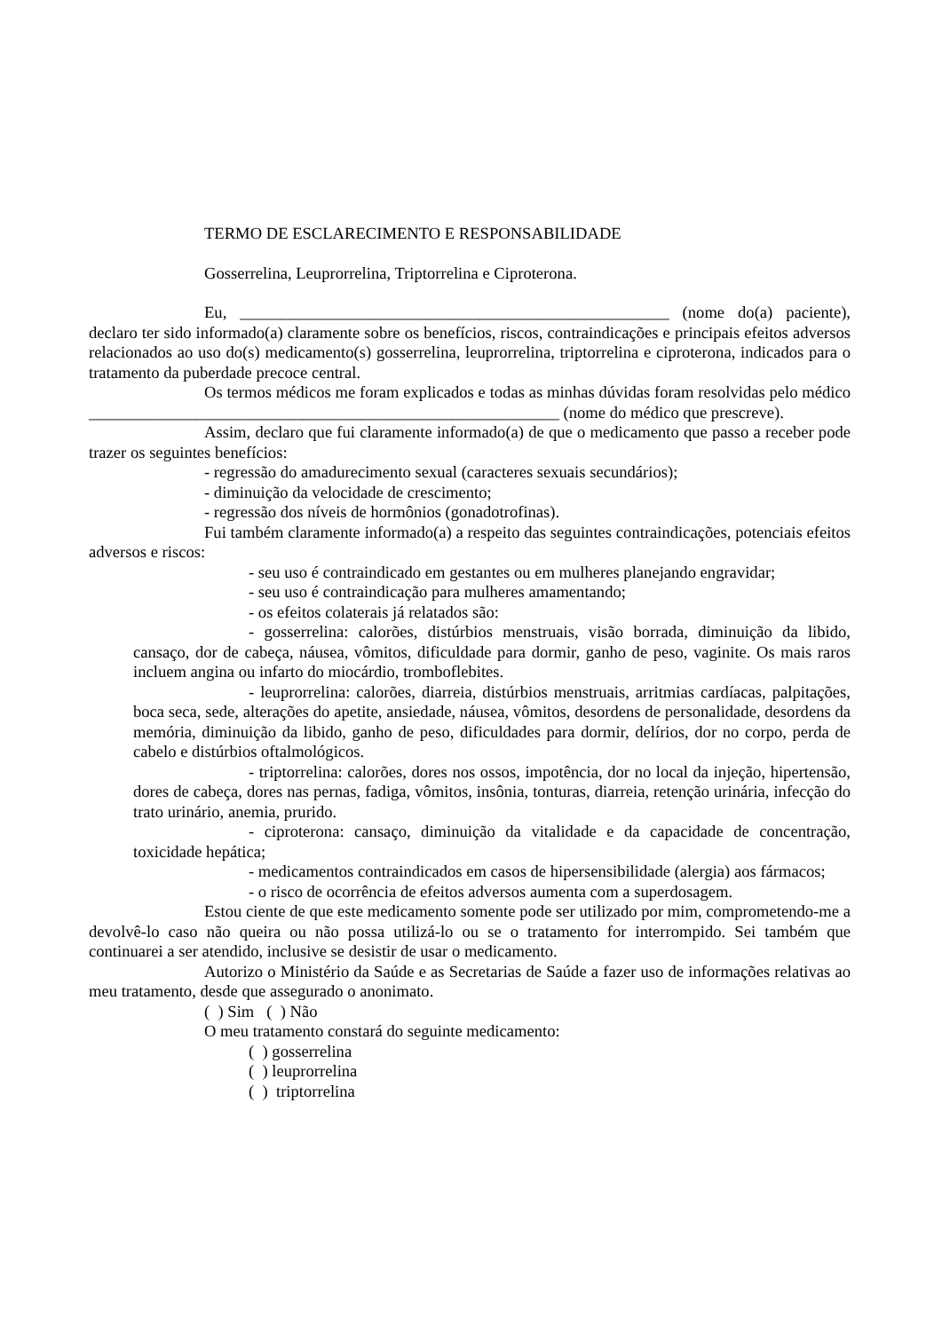TERMO DE ESCLARECIMENTO E RESPONSABILIDADE
Gosserrelina, Leuprorrelina, Triptorrelina e Ciproterona.
Eu, ____________________________________________________ (nome do(a) paciente), declaro ter sido informado(a) claramente sobre os benefícios, riscos, contraindicações e principais efeitos adversos relacionados ao uso do(s) medicamento(s) gosserrelina, leuprorrelina, triptorrelina e ciproterona, indicados para o tratamento da puberdade precoce central.
Os termos médicos me foram explicados e todas as minhas dúvidas foram resolvidas pelo médico _________________________________________________________ (nome do médico que prescreve).
Assim, declaro que fui claramente informado(a) de que o medicamento que passo a receber pode trazer os seguintes benefícios:
- regressão do amadurecimento sexual (caracteres sexuais secundários);
- diminuição da velocidade de crescimento;
- regressão dos níveis de hormônios (gonadotrofinas).
Fui também claramente informado(a) a respeito das seguintes contraindicações, potenciais efeitos adversos e riscos:
- seu uso é contraindicado em gestantes ou em mulheres planejando engravidar;
- seu uso é contraindicação para mulheres amamentando;
- os efeitos colaterais já relatados são:
- gosserrelina: calorões, distúrbios menstruais, visão borrada, diminuição da libido, cansaço, dor de cabeça, náusea, vômitos, dificuldade para dormir, ganho de peso, vaginite. Os mais raros incluem angina ou infarto do miocárdio, tromboflebites.
- leuprorrelina: calorões, diarreia, distúrbios menstruais, arritmias cardíacas, palpitações, boca seca, sede, alterações do apetite, ansiedade, náusea, vômitos, desordens de personalidade, desordens da memória, diminuição da libido, ganho de peso, dificuldades para dormir, delírios, dor no corpo, perda de cabelo e distúrbios oftalmológicos.
- triptorrelina: calorões, dores nos ossos, impotência, dor no local da injeção, hipertensão, dores de cabeça, dores nas pernas, fadiga, vômitos, insônia, tonturas, diarreia, retenção urinária, infecção do trato urinário, anemia, prurido.
- ciproterona: cansaço, diminuição da vitalidade e da capacidade de concentração, toxicidade hepática;
- medicamentos contraindicados em casos de hipersensibilidade (alergia) aos fármacos;
- o risco de ocorrência de efeitos adversos aumenta com a superdosagem.
Estou ciente de que este medicamento somente pode ser utilizado por mim, comprometendo-me a devolvê-lo caso não queira ou não possa utilizá-lo ou se o tratamento for interrompido. Sei também que continuarei a ser atendido, inclusive se desistir de usar o medicamento.
Autorizo o Ministério da Saúde e as Secretarias de Saúde a fazer uso de informações relativas ao meu tratamento, desde que assegurado o anonimato.
( ) Sim ( ) Não
O meu tratamento constará do seguinte medicamento:
( ) gosserrelina
( ) leuprorrelina
( ) triptorrelina